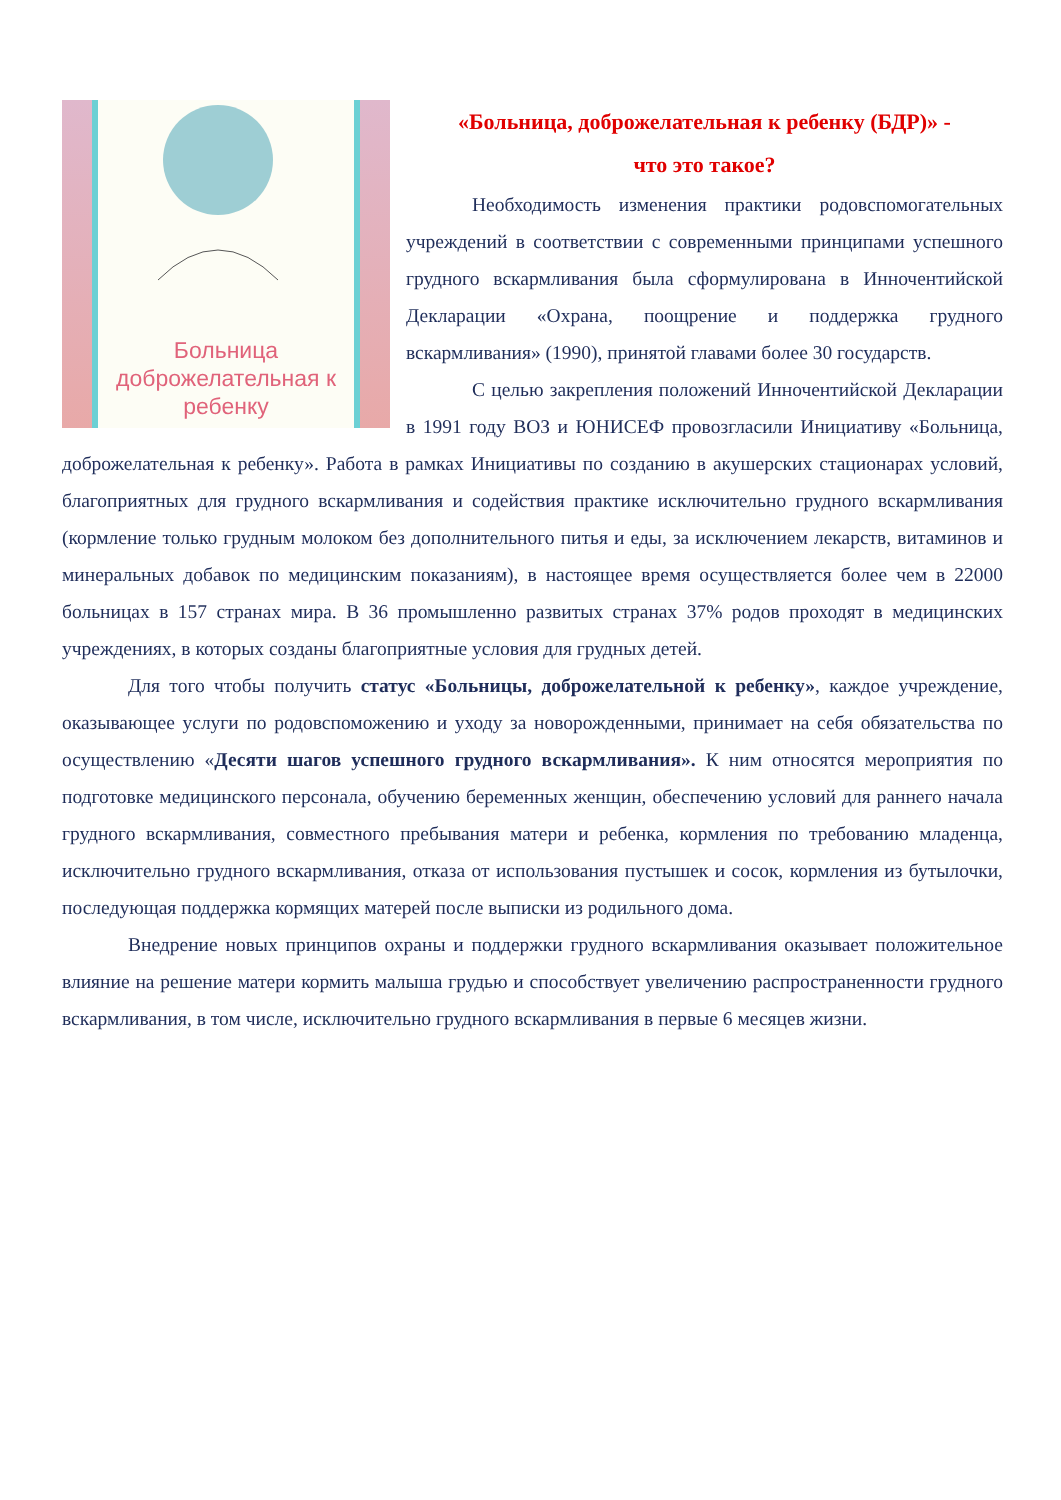Больница доброжелательная к ребенку
«Больница, доброжелательная к ребенку (БДР)» -
что это такое?
Необходимость изменения практики родовспомогательных учреждений в соответствии с современными принципами успешного грудного вскармливания была сформулирована в Инночентийской Декларации «Охрана, поощрение и поддержка грудного вскармливания» (1990), принятой главами более 30 государств.
С целью закрепления положений Инночентийской Декларации в 1991 году ВОЗ и ЮНИСЕФ провозгласили Инициативу «Больница, доброжелательная к ребенку». Работа в рамках Инициативы по созданию в акушерских стационарах условий, благоприятных для грудного вскармливания и содействия практике исключительно грудного вскармливания (кормление только грудным молоком без дополнительного питья и еды, за исключением лекарств, витаминов и минеральных добавок по медицинским показаниям), в настоящее время осуществляется более чем в 22000 больницах в 157 странах мира. В 36 промышленно развитых странах 37% родов проходят в медицинских учреждениях, в которых созданы благоприятные условия для грудных детей.
Для того чтобы получить статус «Больницы, доброжелательной к ребенку», каждое учреждение, оказывающее услуги по родовспоможению и уходу за новорожденными, принимает на себя обязательства по осуществлению «Десяти шагов успешного грудного вскармливания». К ним относятся мероприятия по подготовке медицинского персонала, обучению беременных женщин, обеспечению условий для раннего начала грудного вскармливания, совместного пребывания матери и ребенка, кормления по требованию младенца, исключительно грудного вскармливания, отказа от использования пустышек и сосок, кормления из бутылочки, последующая поддержка кормящих матерей после выписки из родильного дома.
Внедрение новых принципов охраны и поддержки грудного вскармливания оказывает положительное влияние на решение матери кормить малыша грудью и способствует увеличению распространенности грудного вскармливания, в том числе, исключительно грудного вскармливания в первые 6 месяцев жизни.